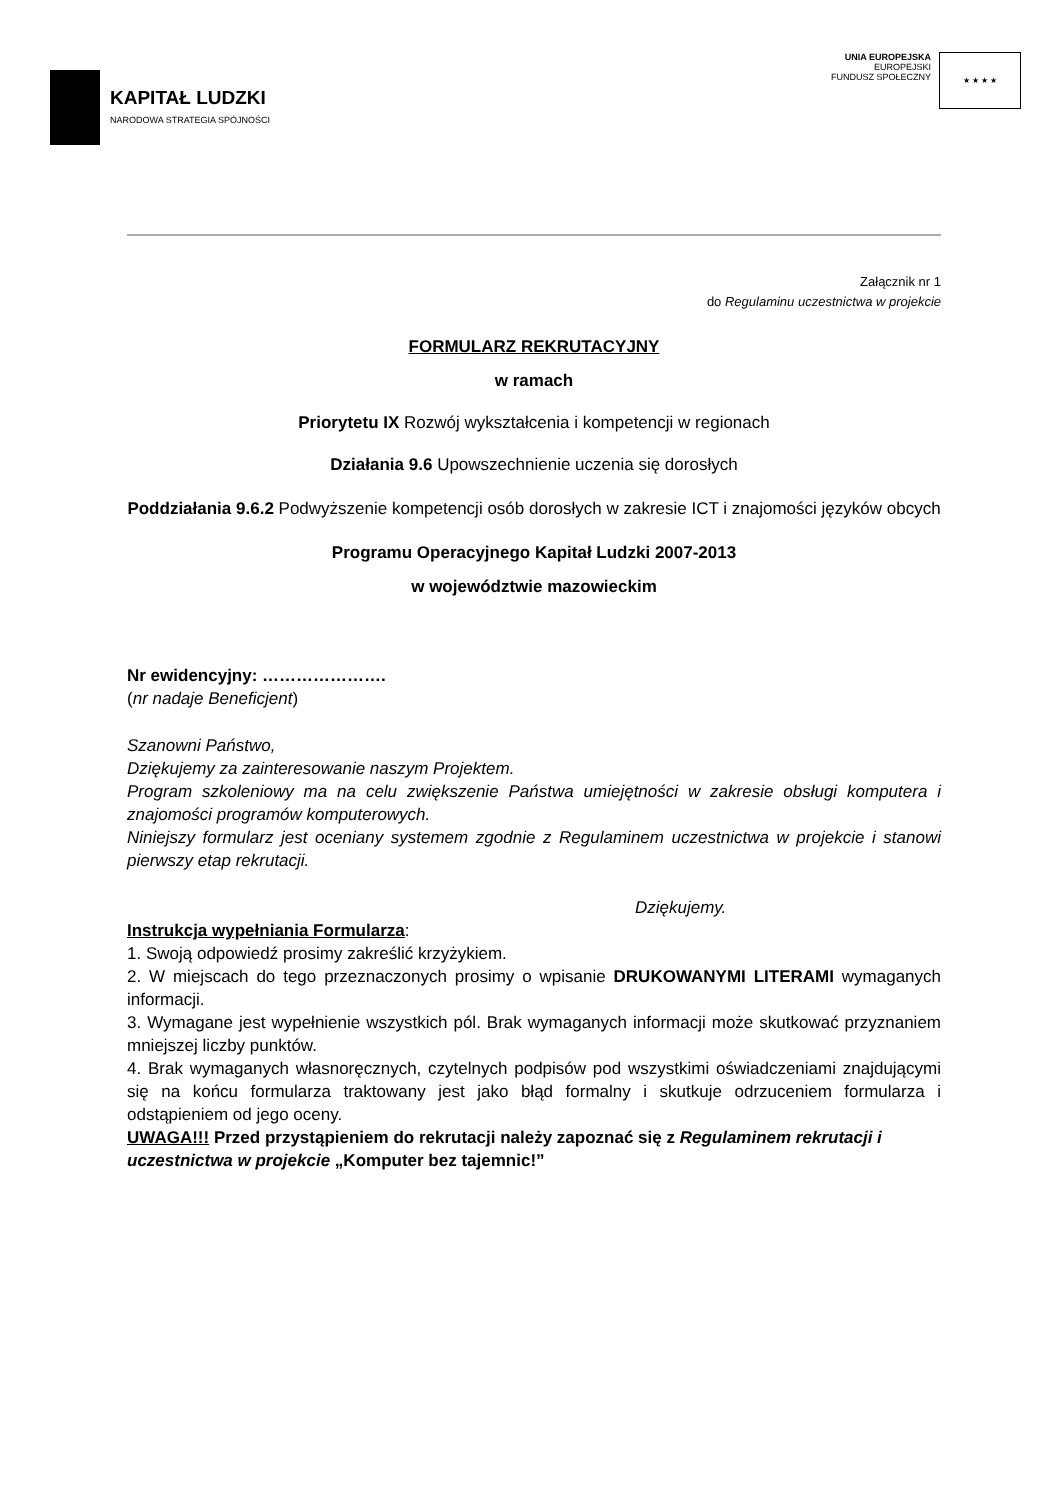KAPITAŁ LUDZKI
NARODOWA STRATEGIA SPÓJNOŚCI
UNIA EUROPEJSKA
EUROPEJSKI
FUNDUSZ SPOŁECZNY
★ ★ ★ ★
Załącznik nr 1
do Regulaminu uczestnictwa w projekcie
FORMULARZ REKRUTACYJNY
w ramach
Priorytetu IX Rozwój wykształcenia i kompetencji w regionach
Działania 9.6 Upowszechnienie uczenia się dorosłych
Poddziałania 9.6.2 Podwyższenie kompetencji osób dorosłych w zakresie ICT i znajomości języków obcych
Programu Operacyjnego Kapitał Ludzki 2007-2013
w województwie mazowieckim
Nr ewidencyjny: ………………….
(nr nadaje Beneficjent)
Szanowni Państwo,
Dziękujemy za zainteresowanie naszym Projektem.
Program szkoleniowy ma na celu zwiększenie Państwa umiejętności w zakresie obsługi komputera i znajomości programów komputerowych.
Niniejszy formularz jest oceniany systemem zgodnie z Regulaminem uczestnictwa w projekcie i stanowi pierwszy etap rekrutacji.
Dziękujemy.
Instrukcja wypełniania Formularza:
1. Swoją odpowiedź prosimy zakreślić krzyżykiem.
2. W miejscach do tego przeznaczonych prosimy o wpisanie DRUKOWANYMI LITERAMI wymaganych informacji.
3. Wymagane jest wypełnienie wszystkich pól. Brak wymaganych informacji może skutkować przyznaniem mniejszej liczby punktów.
4. Brak wymaganych własnoręcznych, czytelnych podpisów pod wszystkimi oświadczeniami znajdującymi się na końcu formularza traktowany jest jako błąd formalny i skutkuje odrzuceniem formularza i odstąpieniem od jego oceny.
UWAGA!!! Przed przystąpieniem do rekrutacji należy zapoznać się z Regulaminem rekrutacji i uczestnictwa w projekcie „Komputer bez tajemnic!”